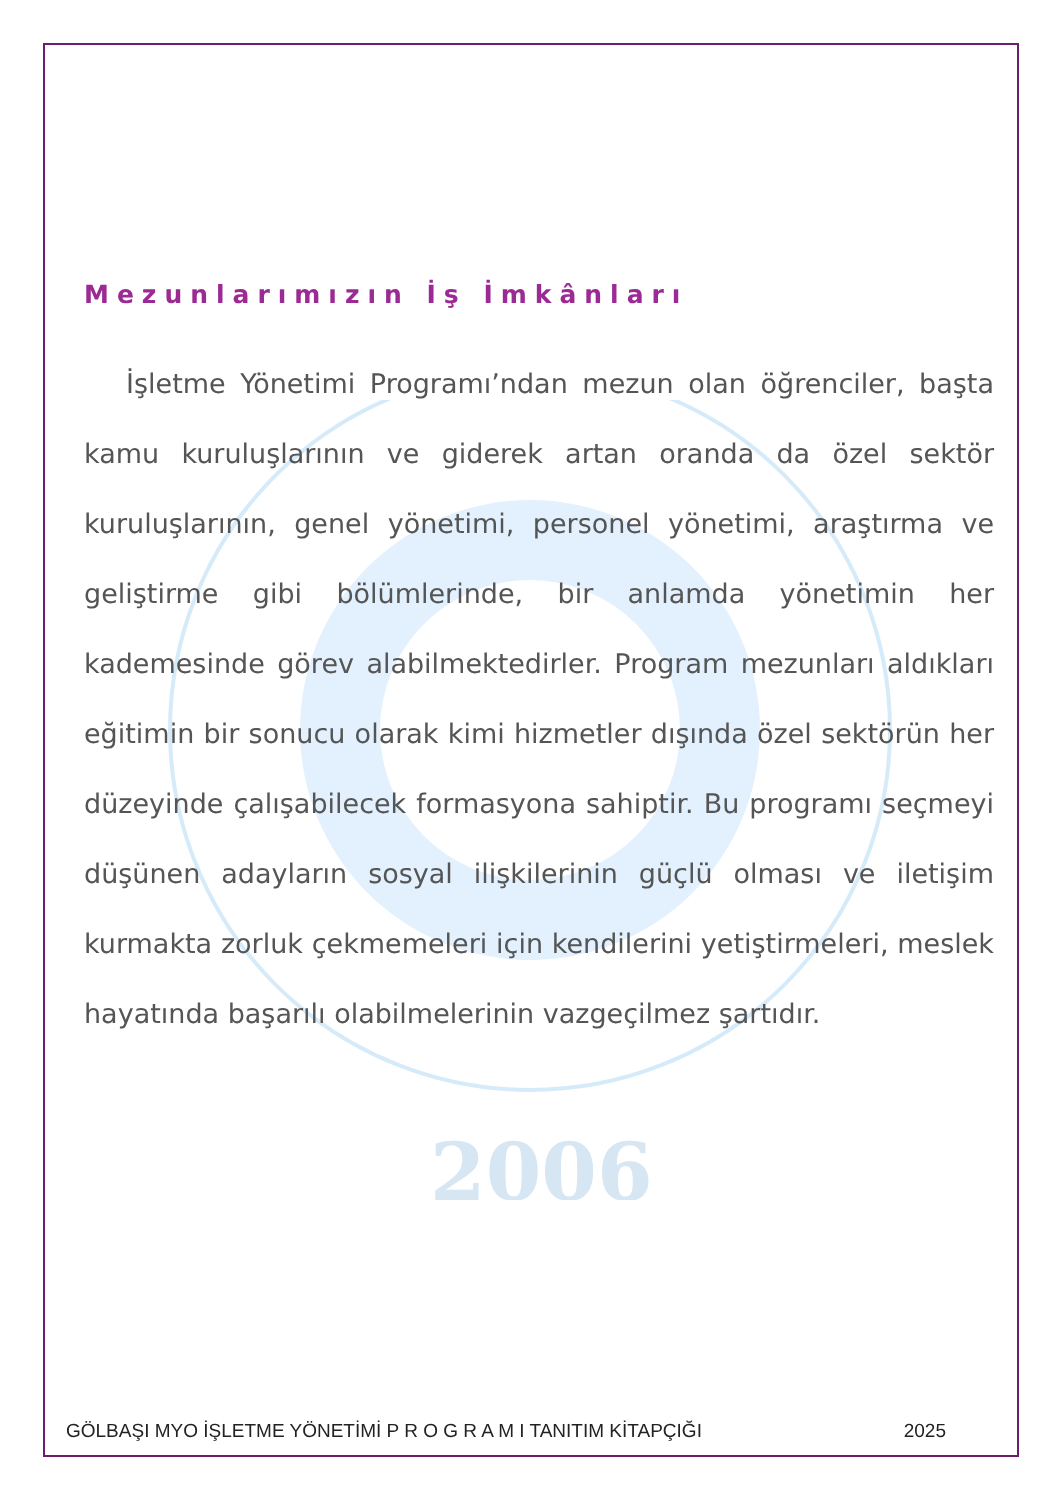2006
Mezunlarımızın İş İmkânları
İşletme Yönetimi Programı’ndan mezun olan öğrenciler, başta kamu kuruluşlarının ve giderek artan oranda da özel sektör kuruluşlarının, genel yönetimi, personel yönetimi, araştırma ve geliştirme gibi bölümlerinde, bir anlamda yönetimin her kademesinde görev alabilmektedirler. Program mezunları aldıkları eğitimin bir sonucu olarak kimi hizmetler dışında özel sektörün her düzeyinde çalışabilecek formasyona sahiptir. Bu programı seçmeyi düşünen adayların sosyal ilişkilerinin güçlü olması ve iletişim kurmakta zorluk çekmemeleri için kendilerini yetiştirmeleri, meslek hayatında başarılı olabilmelerinin vazgeçilmez şartıdır.
GÖLBAŞI MYO İŞLETME YÖNETİMİ P R O G R A M I TANITIM KİTAPÇIĞI 2025